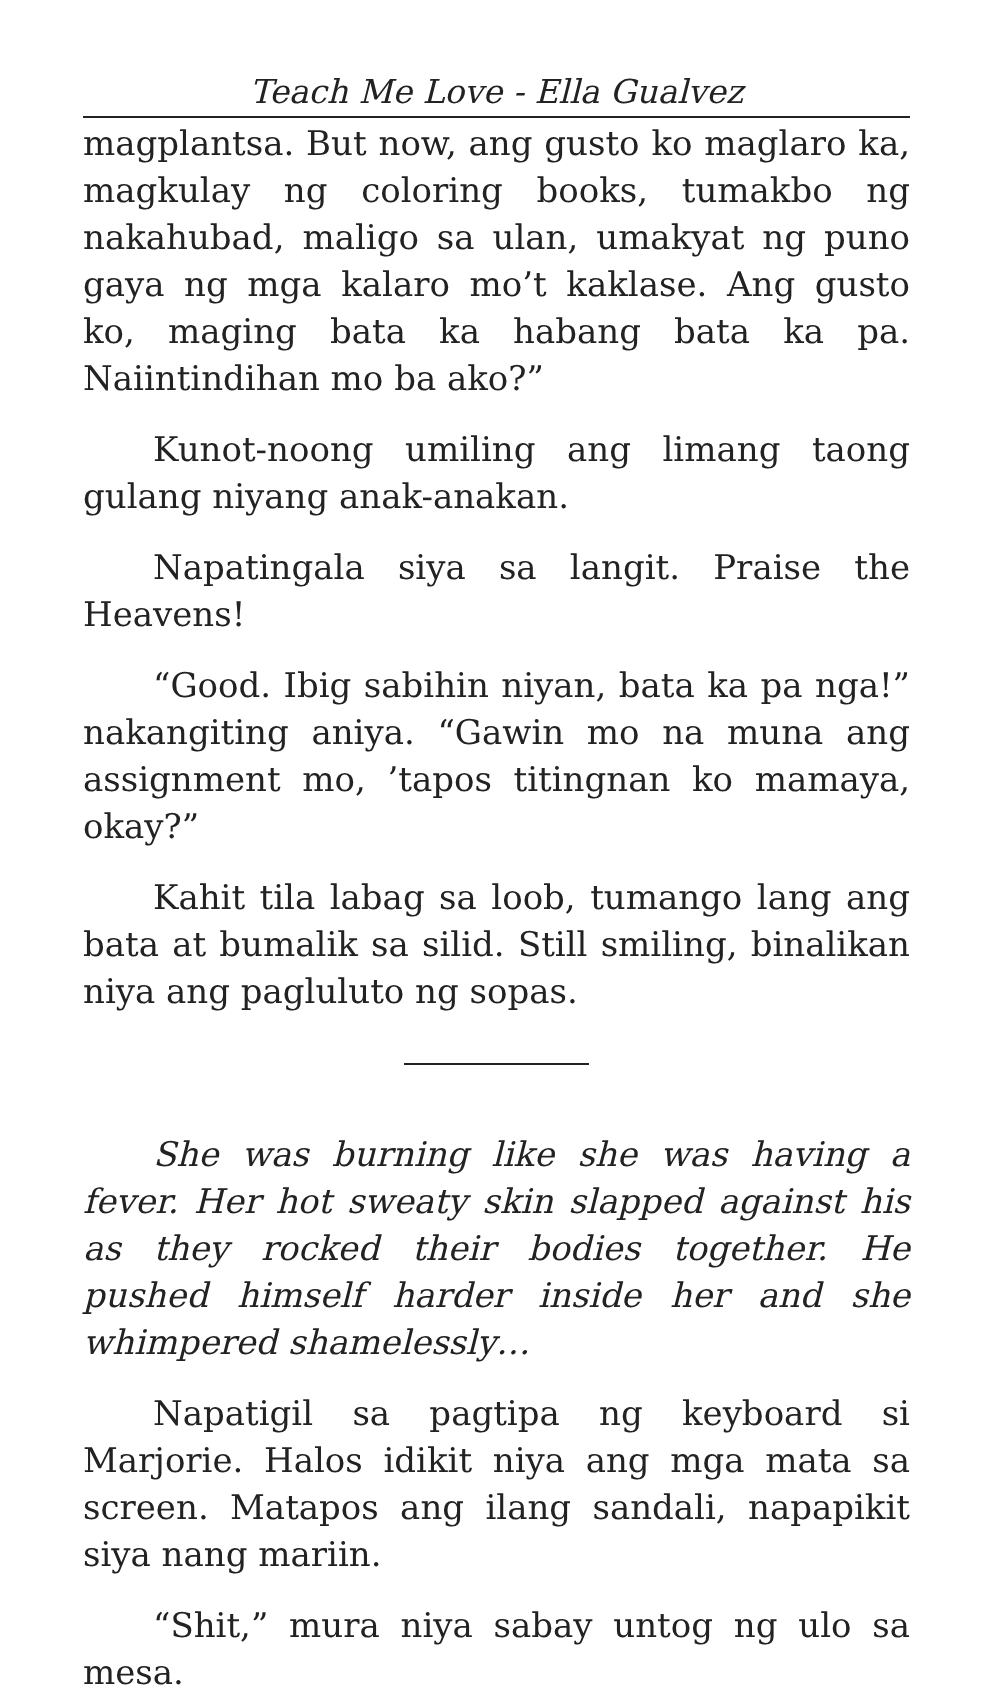Teach Me Love - Ella Gualvez
magplantsa. But now, ang gusto ko maglaro ka, magkulay ng coloring books, tumakbo ng nakahubad, maligo sa ulan, umakyat ng puno gaya ng mga kalaro mo’t kaklase. Ang gusto ko, maging bata ka habang bata ka pa. Naiintindihan mo ba ako?”
Kunot-noong umiling ang limang taong gulang niyang anak-anakan.
Napatingala siya sa langit. Praise the Heavens!
“Good. Ibig sabihin niyan, bata ka pa nga!” nakangiting aniya. “Gawin mo na muna ang assignment mo, ’tapos titingnan ko mamaya, okay?”
Kahit tila labag sa loob, tumango lang ang bata at bumalik sa silid. Still smiling, binalikan niya ang pagluluto ng sopas.
She was burning like she was having a fever. Her hot sweaty skin slapped against his as they rocked their bodies together. He pushed himself harder inside her and she whimpered shamelessly…
Napatigil sa pagtipa ng keyboard si Marjorie. Halos idikit niya ang mga mata sa screen. Matapos ang ilang sandali, napapikit siya nang mariin.
“Shit,” mura niya sabay untog ng ulo sa mesa.